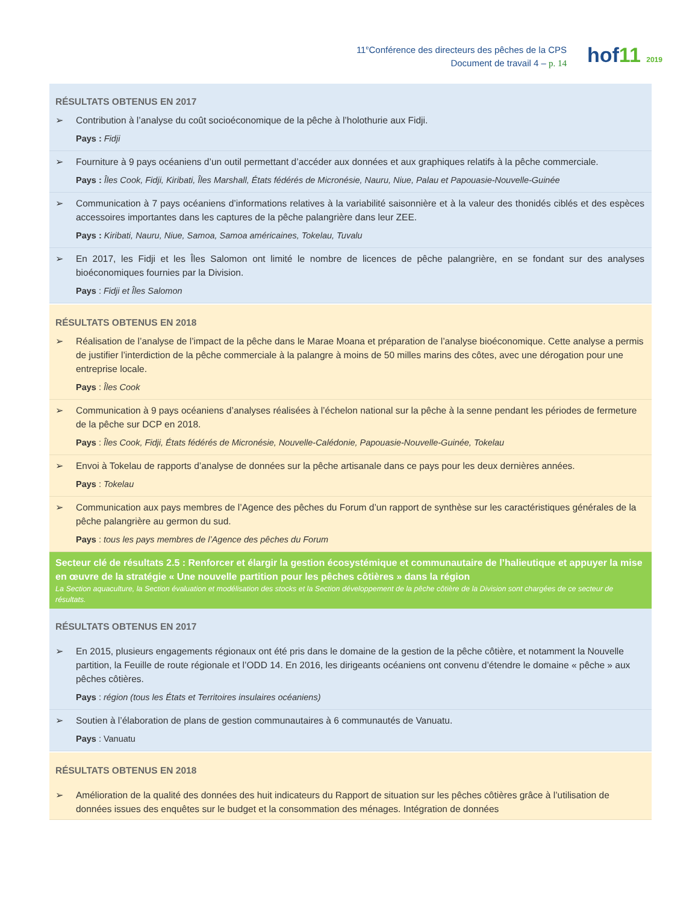11<sup>e</sup>Conférence des directeurs des pêches de la CPS
Document de travail 4 – p. 14
hof11 2019
| RÉSULTATS OBTENUS EN 2017 ➢ Contribution à l’analyse du coût socioéconomique de la pêche à l’holothurie aux Fidji. Pays : Fidji |
| ➢ Fourniture à 9 pays océaniens d’un outil permettant d’accéder aux données et aux graphiques relatifs à la pêche commerciale. Pays : Îles Cook, Fidji, Kiribati, Îles Marshall, États fédérés de Micronésie, Nauru, Niue, Palau et Papouasie-Nouvelle-Guinée |
| ➢ Communication à 7 pays océaniens d’informations relatives à la variabilité saisonnière et à la valeur des thonidés ciblés et des espèces accessoires importantes dans les captures de la pêche palangrière dans leur ZEE. Pays : Kiribati, Nauru, Niue, Samoa, Samoa américaines, Tokelau, Tuvalu |
| ➢ En 2017, les Fidji et les Îles Salomon ont limité le nombre de licences de pêche palangrière, en se fondant sur des analyses bioéconomiques fournies par la Division. Pays : Fidji et Îles Salomon |
| RÉSULTATS OBTENUS EN 2018 ➢ Réalisation de l’analyse de l’impact de la pêche dans le Marae Moana et préparation de l’analyse bioéconomique. Cette analyse a permis de justifier l’interdiction de la pêche commerciale à la palangre à moins de 50 milles marins des côtes, avec une dérogation pour une entreprise locale. Pays : Îles Cook |
| ➢ Communication à 9 pays océaniens d’analyses réalisées à l’échelon national sur la pêche à la senne pendant les périodes de fermeture de la pêche sur DCP en 2018. Pays : Îles Cook, Fidji, États fédérés de Micronésie, Nouvelle-Calédonie, Papouasie-Nouvelle-Guinée, Tokelau |
| ➢ Envoi à Tokelau de rapports d’analyse de données sur la pêche artisanale dans ce pays pour les deux dernières années. Pays : Tokelau |
| ➢ Communication aux pays membres de l’Agence des pêches du Forum d’un rapport de synthèse sur les caractéristiques générales de la pêche palangrière au germon du sud. Pays : tous les pays membres de l’Agence des pêches du Forum |
| Secteur clé de résultats 2.5 : Renforcer et élargir la gestion écosystémique et communautaire de l’halieutique et appuyer la mise en œuvre de la stratégie « Une nouvelle partition pour les pêches côtières » dans la région La Section aquaculture, la Section évaluation et modélisation des stocks et la Section développement de la pêche côtière de la Division sont chargées de ce secteur de résultats. |
| RÉSULTATS OBTENUS EN 2017 ➢ En 2015, plusieurs engagements régionaux ont été pris dans le domaine de la gestion de la pêche côtière, et notamment la Nouvelle partition, la Feuille de route régionale et l’ODD 14. En 2016, les dirigeants océaniens ont convenu d’étendre le domaine « pêche » aux pêches côtières. Pays : région (tous les États et Territoires insulaires océaniens) |
| ➢ Soutien à l’élaboration de plans de gestion communautaires à 6 communautés de Vanuatu. Pays : Vanuatu |
| RÉSULTATS OBTENUS EN 2018 ➢ Amélioration de la qualité des données des huit indicateurs du Rapport de situation sur les pêches côtières grâce à l’utilisation de données issues des enquêtes sur le budget et la consommation des ménages. Intégration de données |